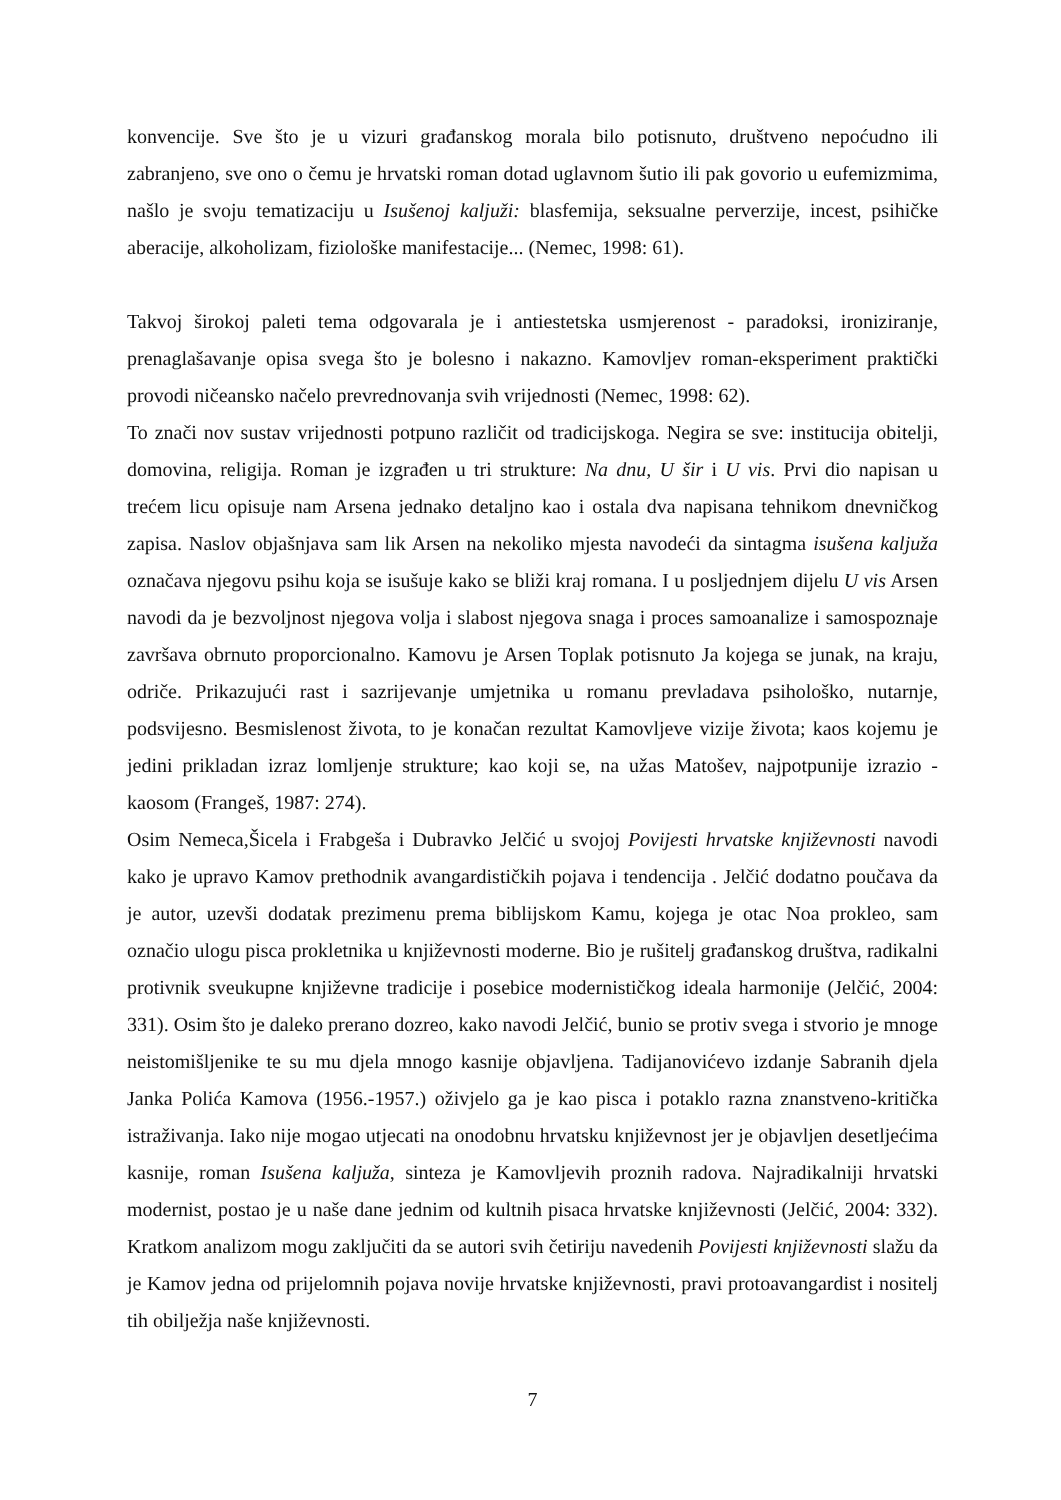konvencije. Sve što je u vizuri građanskog morala bilo potisnuto, društveno nepoćudno ili zabranjeno, sve ono o čemu je hrvatski roman dotad uglavnom šutio ili pak govorio u eufemizmima, našlo je svoju tematizaciju u Isušenoj kaljuži: blasfemija, seksualne perverzije, incest, psihičke aberacije, alkoholizam, fiziološke manifestacije... (Nemec, 1998: 61).
Takvoj širokoj paleti tema odgovarala je i antiestetska usmjerenost - paradoksi, ironiziranje, prenaglašavanje opisa svega što je bolesno i nakazno. Kamovljev roman-eksperiment praktički provodi ničeansko načelo prevrednovanja svih vrijednosti (Nemec, 1998: 62).
To znači nov sustav vrijednosti potpuno različit od tradicijskoga. Negira se sve: institucija obitelji, domovina, religija. Roman je izgrađen u tri strukture: Na dnu, U šir i U vis. Prvi dio napisan u trećem licu opisuje nam Arsena jednako detaljno kao i ostala dva napisana tehnikom dnevničkog zapisa. Naslov objašnjava sam lik Arsen na nekoliko mjesta navodeći da sintagma isušena kaljuža označava njegovu psihu koja se isušuje kako se bliži kraj romana. I u posljednjem dijelu U vis Arsen navodi da je bezvoljnost njegova volja i slabost njegova snaga i proces samoanalize i samospoznaje završava obrnuto proporcionalno. Kamovu je Arsen Toplak potisnuto Ja kojega se junak, na kraju, odriče. Prikazujući rast i sazrijevanje umjetnika u romanu prevladava psihološko, nutarnje, podsvijesno. Besmislenost života, to je konačan rezultat Kamovljeve vizije života; kaos kojemu je jedini prikladan izraz lomljenje strukture; kao koji se, na užas Matošev, najpotpunije izrazio - kaosom (Frangeš, 1987: 274).
Osim Nemeca,Šicela i Frabgeša i Dubravko Jelčić u svojoj Povijesti hrvatske književnosti navodi kako je upravo Kamov prethodnik avangardističkih pojava i tendencija . Jelčić dodatno poučava da je autor, uzevši dodatak prezimenu prema biblijskom Kamu, kojega je otac Noa prokleo, sam označio ulogu pisca prokletnika u književnosti moderne. Bio je rušitelj građanskog društva, radikalni protivnik sveukupne književne tradicije i posebice modernističkog ideala harmonije (Jelčić, 2004: 331). Osim što je daleko prerano dozreo, kako navodi Jelčić, bunio se protiv svega i stvorio je mnoge neistomišljenike te su mu djela mnogo kasnije objavljena. Tadijanovićevo izdanje Sabranih djela Janka Polića Kamova (1956.-1957.) oživjelo ga je kao pisca i potaklo razna znanstveno-kritička istraživanja. Iako nije mogao utjecati na onodobnu hrvatsku književnost jer je objavljen desetljećima kasnije, roman Isušena kaljuža, sinteza je Kamovljevih proznih radova. Najradikalniji hrvatski modernist, postao je u naše dane jednim od kultnih pisaca hrvatske književnosti (Jelčić, 2004: 332). Kratkom analizom mogu zaključiti da se autori svih četiriju navedenih Povijesti književnosti slažu da je Kamov jedna od prijelomnih pojava novije hrvatske književnosti, pravi protoavangardist i nositelj tih obilježja naše književnosti.
7